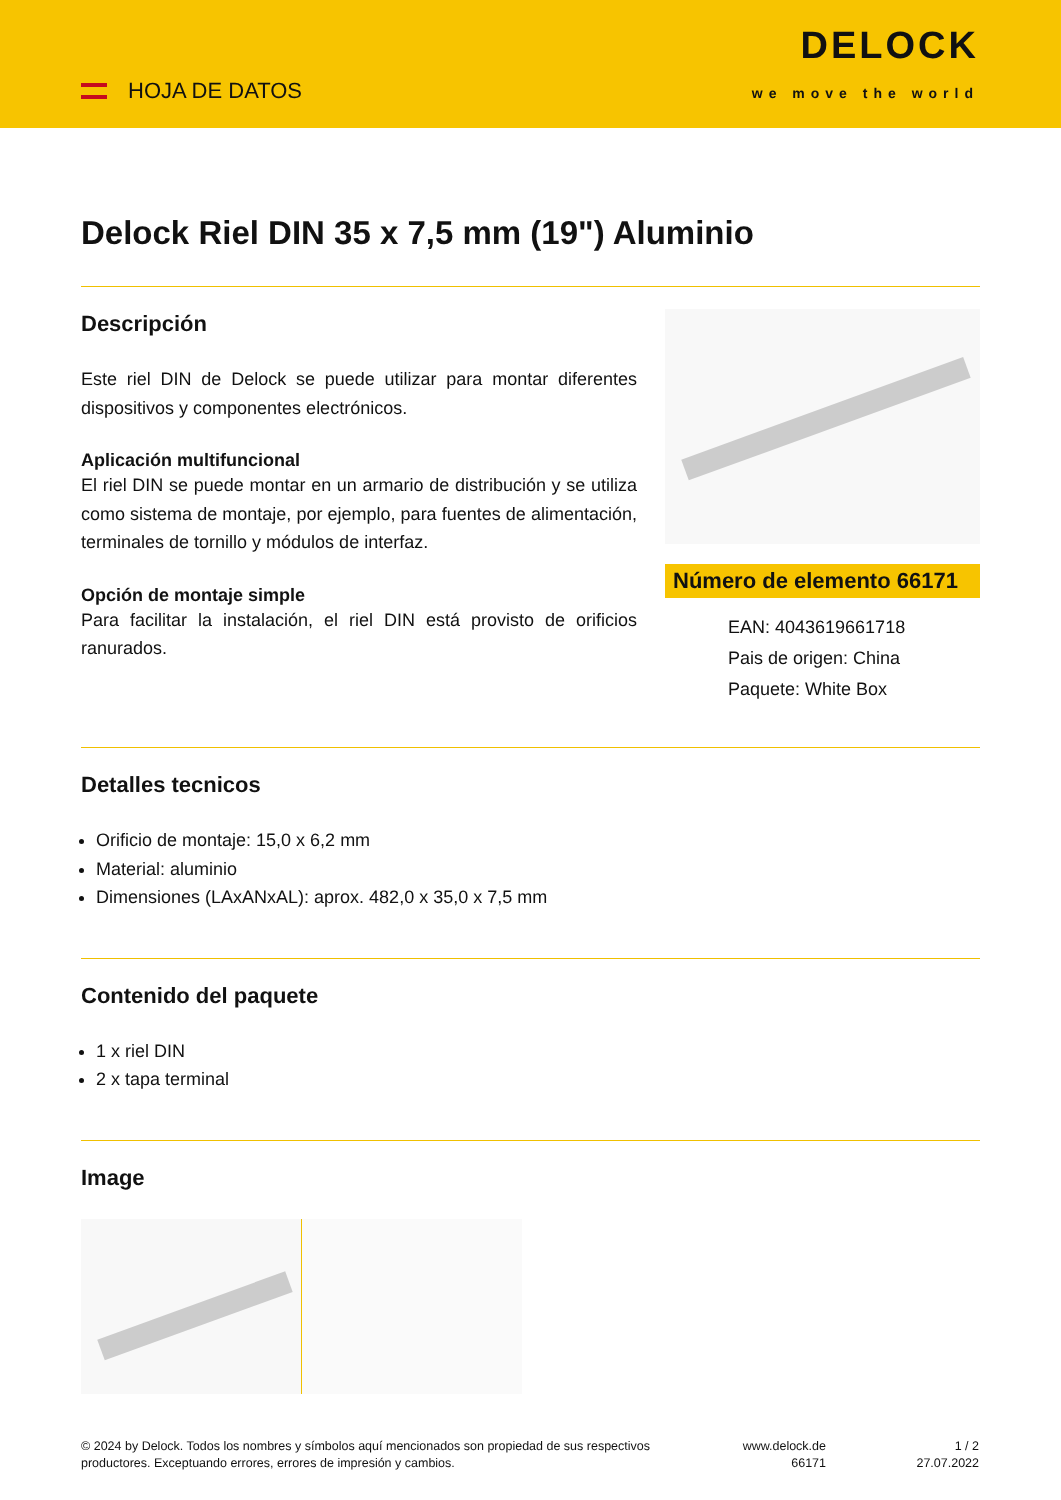HOJA DE DATOS
DELOCK
we move the world
Delock Riel DIN 35 x 7,5 mm (19") Aluminio
Descripción
Este riel DIN de Delock se puede utilizar para montar diferentes dispositivos y componentes electrónicos.
Aplicación multifuncional
El riel DIN se puede montar en un armario de distribución y se utiliza como sistema de montaje, por ejemplo, para fuentes de alimentación, terminales de tornillo y módulos de interfaz.
Opción de montaje simple
Para facilitar la instalación, el riel DIN está provisto de orificios ranurados.
Número de elemento 66171
EAN: 4043619661718
Pais de origen: China
Paquete: White Box
Detalles tecnicos
Orificio de montaje: 15,0 x 6,2 mm
Material: aluminio
Dimensiones (LAxANxAL): aprox. 482,0 x 35,0 x 7,5 mm
Contenido del paquete
1 x riel DIN
2 x tapa terminal
Image
© 2024 by Delock. Todos los nombres y símbolos aquí mencionados son propiedad de sus respectivos productores. Exceptuando errores, errores de impresión y cambios.
www.delock.de
66171
1 / 2
27.07.2022